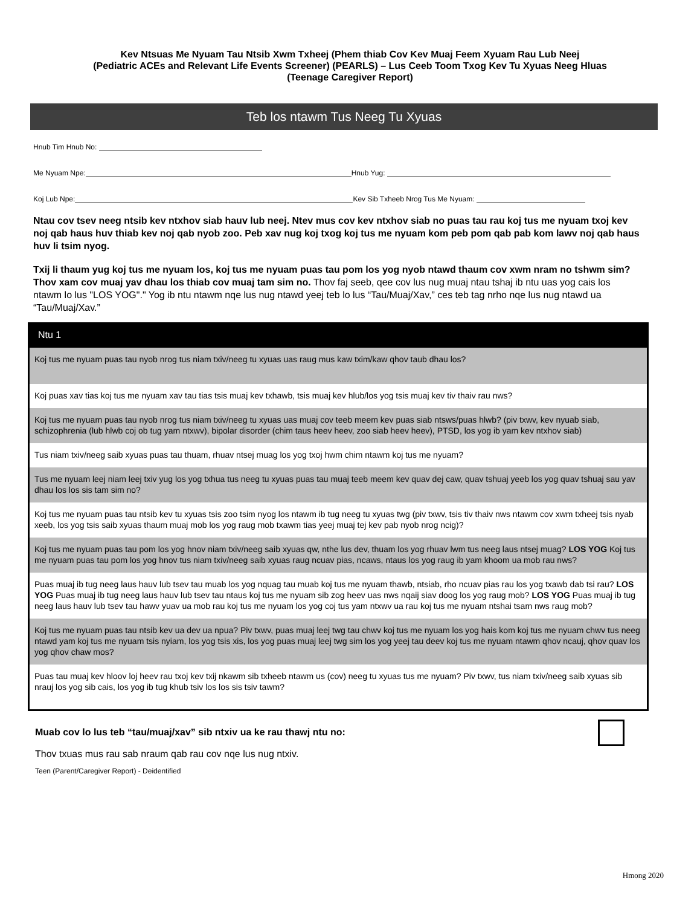Kev Ntsuas Me Nyuam Tau Ntsib Xwm Txheej (Phem thiab Cov Kev Muaj Feem Xyuam Rau Lub Neej
(Pediatric ACEs and Relevant Life Events Screener) (PEARLS) – Lus Ceeb Toom Txog Kev Tu Xyuas Neeg Hluas
(Teenage Caregiver Report)
Teb los ntawm Tus Neeg Tu Xyuas
Hnub Tim Hnub No:
Me Nyuam Npe: Hnub Yug:
Koj Lub Npe: Kev Sib Txheeb Nrog Tus Me Nyuam:
Ntau cov tsev neeg ntsib kev ntxhov siab hauv lub neej. Ntev mus cov kev ntxhov siab no puas tau rau koj tus me nyuam txoj kev noj qab haus huv thiab kev noj qab nyob zoo. Peb xav nug koj txog koj tus me nyuam kom peb pom qab pab kom lawv noj qab haus huv li tsim nyog.
Txij li thaum yug koj tus me nyuam los, koj tus me nyuam puas tau pom los yog nyob ntawd thaum cov xwm nram no tshwm sim? Thov xam cov muaj yav dhau los thiab cov muaj tam sim no. Thov faj seeb, qee cov lus nug muaj ntau tshaj ib ntu uas yog cais los ntawm lo lus "LOS YOG"." Yog ib ntu ntawm nqe lus nug ntawd yeej teb lo lus “Tau/Muaj/Xav,” ces teb tag nrho nqe lus nug ntawd ua “Tau/Muaj/Xav.”
Ntu 1
| Koj tus me nyuam puas tau nyob nrog tus niam txiv/neeg tu xyuas uas raug mus kaw txim/kaw qhov taub dhau los? |
| Koj puas xav tias koj tus me nyuam xav tau tias tsis muaj kev txhawb, tsis muaj kev hlub/los yog tsis muaj kev tiv thaiv rau nws? |
| Koj tus me nyuam puas tau nyob nrog tus niam txiv/neeg tu xyuas uas muaj cov teeb meem kev puas siab ntsws/puas hlwb? (piv txwv, kev nyuab siab, schizophrenia (lub hlwb coj ob tug yam ntxwv), bipolar disorder (chim taus heev heev, zoo siab heev heev), PTSD, los yog ib yam kev ntxhov siab) |
| Tus niam txiv/neeg saib xyuas puas tau thuam, rhuav ntsej muag los yog txoj hwm chim ntawm koj tus me nyuam? |
| Tus me nyuam leej niam leej txiv yug los yog txhua tus neeg tu xyuas puas tau muaj teeb meem kev quav dej caw, quav tshuaj yeeb los yog quav tshuaj sau yav dhau los los sis tam sim no? |
| Koj tus me nyuam puas tau ntsib kev tu xyuas tsis zoo tsim nyog los ntawm ib tug neeg tu xyuas twg (piv txwv, tsis tiv thaiv nws ntawm cov xwm txheej tsis nyab xeeb, los yog tsis saib xyuas thaum muaj mob los yog raug mob txawm tias yeej muaj tej kev pab nyob nrog ncig)? |
| Koj tus me nyuam puas tau pom los yog hnov niam txiv/neeg saib xyuas qw, nthe lus dev, thuam los yog rhuav lwm tus neeg laus ntsej muag? LOS YOG Koj tus me nyuam puas tau pom los yog hnov tus niam txiv/neeg saib xyuas raug ncuav pias, ncaws, ntaus los yog raug ib yam khoom ua mob rau nws? |
| Puas muaj ib tug neeg laus hauv lub tsev tau muab los yog nquag tau muab koj tus me nyuam thawb, ntsiab, rho ncuav pias rau los yog txawb dab tsi rau? LOS YOG Puas muaj ib tug neeg laus hauv lub tsev tau ntaus koj tus me nyuam sib zog heev uas nws nqaij siav doog los yog raug mob? LOS YOG Puas muaj ib tug neeg laus hauv lub tsev tau hawv yuav ua mob rau koj tus me nyuam los yog coj tus yam ntxwv ua rau koj tus me nyuam ntshai tsam nws raug mob? |
| Koj tus me nyuam puas tau ntsib kev ua dev ua npua? Piv txwv, puas muaj leej twg tau chwv koj tus me nyuam los yog hais kom koj tus me nyuam chwv tus neeg ntawd yam koj tus me nyuam tsis nyiam, los yog tsis xis, los yog puas muaj leej twg sim los yog yeej tau deev koj tus me nyuam ntawm qhov ncauj, qhov quav los yog qhov chaw mos? |
| Puas tau muaj kev hloov loj heev rau txoj kev txij nkawm sib txheeb ntawm us (cov) neeg tu xyuas tus me nyuam? Piv txwv, tus niam txiv/neeg saib xyuas sib nrauj los yog sib cais, los yog ib tug khub tsiv los los sis tsiv tawm? |
Muab cov lo lus teb “tau/muaj/xav” sib ntxiv ua ke rau thawj ntu no:
Thov txuas mus rau sab nraum qab rau cov nqe lus nug ntxiv.
Teen (Parent/Caregiver Report) - Deidentified
Hmong 2020